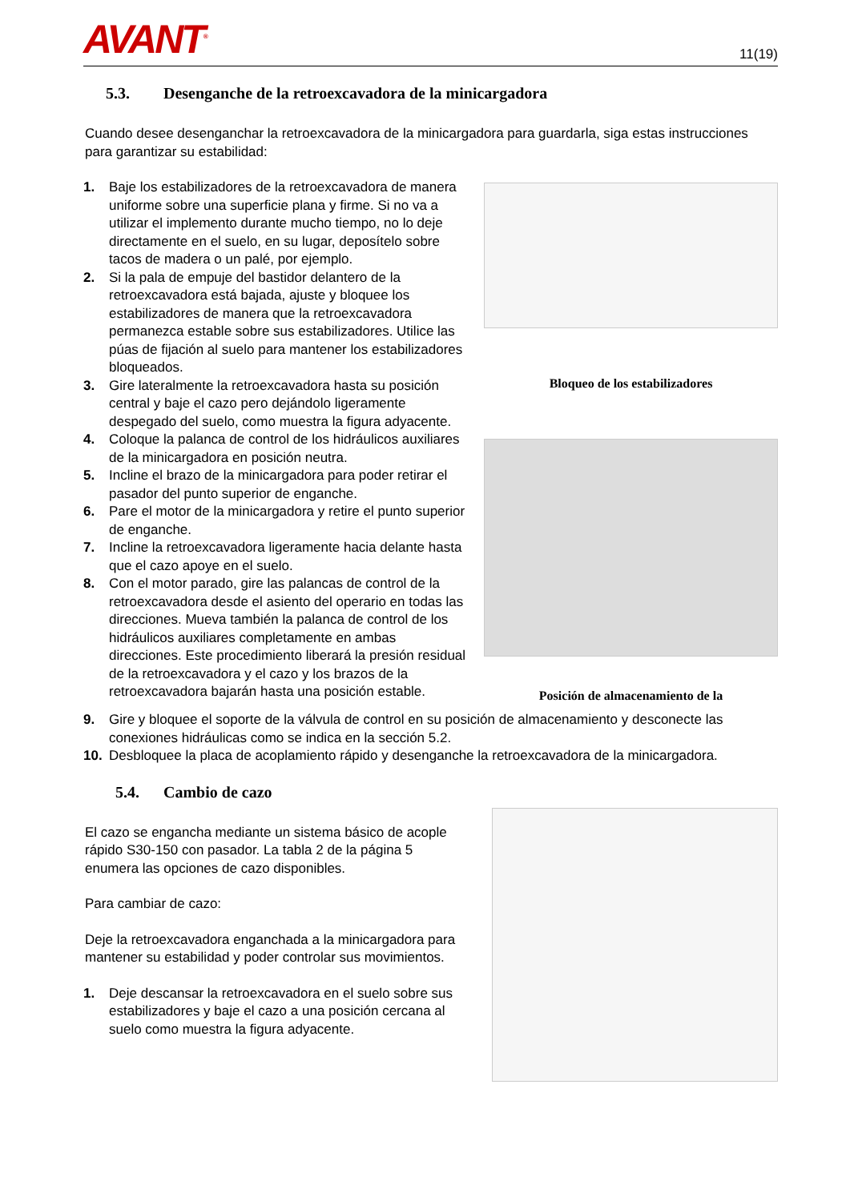AVANT<sup>®</sup>
11(19)
5.3. Desenganche de la retroexcavadora de la minicargadora
Cuando desee desenganchar la retroexcavadora de la minicargadora para guardarla, siga estas instrucciones para garantizar su estabilidad:
1. Baje los estabilizadores de la retroexcavadora de manera uniforme sobre una superficie plana y firme. Si no va a utilizar el implemento durante mucho tiempo, no lo deje directamente en el suelo, en su lugar, deposítelo sobre tacos de madera o un palé, por ejemplo.
2. Si la pala de empuje del bastidor delantero de la retroexcavadora está bajada, ajuste y bloquee los estabilizadores de manera que la retroexcavadora permanezca estable sobre sus estabilizadores. Utilice las púas de fijación al suelo para mantener los estabilizadores bloqueados.
3. Gire lateralmente la retroexcavadora hasta su posición central y baje el cazo pero dejándolo ligeramente despegado del suelo, como muestra la figura adyacente.
4. Coloque la palanca de control de los hidráulicos auxiliares de la minicargadora en posición neutra.
5. Incline el brazo de la minicargadora para poder retirar el pasador del punto superior de enganche.
6. Pare el motor de la minicargadora y retire el punto superior de enganche.
7. Incline la retroexcavadora ligeramente hacia delante hasta que el cazo apoye en el suelo.
8. Con el motor parado, gire las palancas de control de la retroexcavadora desde el asiento del operario en todas las direcciones. Mueva también la palanca de control de los hidráulicos auxiliares completamente en ambas direcciones. Este procedimiento liberará la presión residual de la retroexcavadora y el cazo y los brazos de la retroexcavadora bajarán hasta una posición estable.
Bloqueo de los estabilizadores
Posición de almacenamiento de la
9. Gire y bloquee el soporte de la válvula de control en su posición de almacenamiento y desconecte las conexiones hidráulicas como se indica en la sección 5.2.
10. Desbloquee la placa de acoplamiento rápido y desenganche la retroexcavadora de la minicargadora.
5.4. Cambio de cazo
El cazo se engancha mediante un sistema básico de acople rápido S30-150 con pasador. La tabla 2 de la página 5 enumera las opciones de cazo disponibles.
Para cambiar de cazo:
Deje la retroexcavadora enganchada a la minicargadora para mantener su estabilidad y poder controlar sus movimientos.
1. Deje descansar la retroexcavadora en el suelo sobre sus estabilizadores y baje el cazo a una posición cercana al suelo como muestra la figura adyacente.